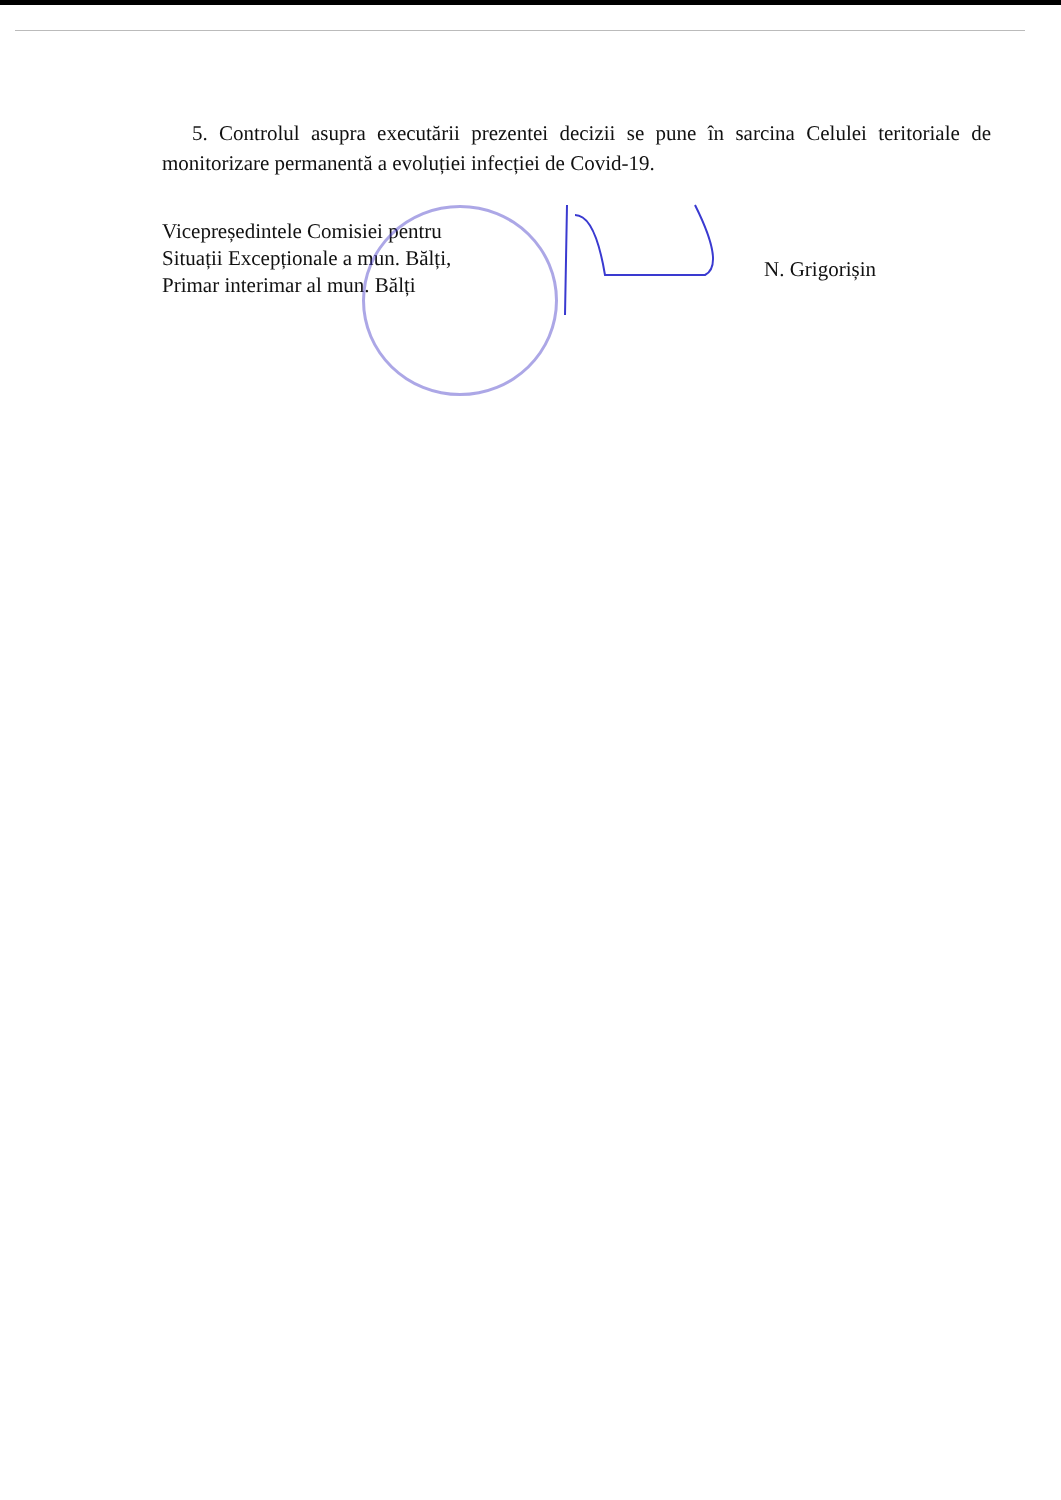5. Controlul asupra executării prezentei decizii se pune în sarcina Celulei teritoriale de monitorizare permanentă a evoluției infecției de Covid-19.
Vicepreședintele Comisiei pentru
Situații Excepționale a mun. Bălți,
Primar interimar al mun. Bălți
N. Grigorișin